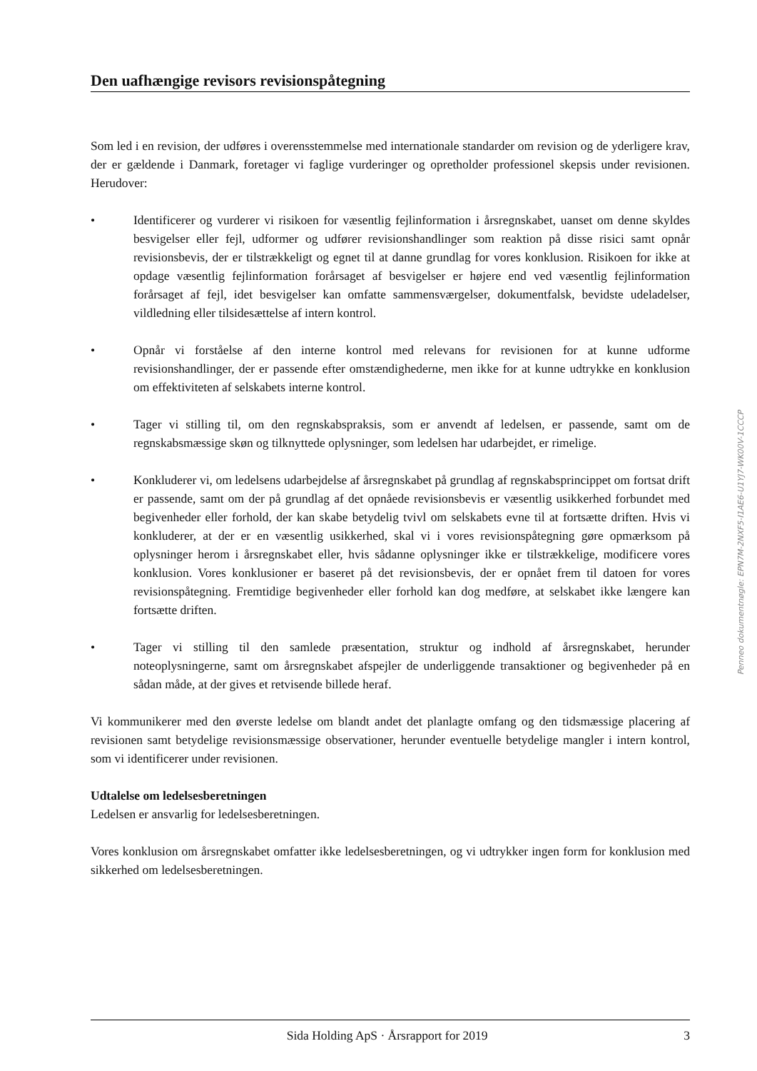Den uafhængige revisors revisionspåtegning
Som led i en revision, der udføres i overensstemmelse med internationale standarder om revision og de yderligere krav, der er gældende i Danmark, foretager vi faglige vurderinger og opretholder professionel skepsis under revisionen. Herudover:
• Identificerer og vurderer vi risikoen for væsentlig fejlinformation i årsregnskabet, uanset om denne skyldes besvigelser eller fejl, udformer og udfører revisionshandlinger som reaktion på disse risici samt opnår revisionsbevis, der er tilstrækkeligt og egnet til at danne grundlag for vores konklusion. Risikoen for ikke at opdage væsentlig fejlinformation forårsaget af besvigelser er højere end ved væsentlig fejlinformation forårsaget af fejl, idet besvigelser kan omfatte sammensværgelser, dokumentfalsk, bevidste udeladelser, vildledning eller tilsidesættelse af intern kontrol.
• Opnår vi forståelse af den interne kontrol med relevans for revisionen for at kunne udforme revisionshandlinger, der er passende efter omstændighederne, men ikke for at kunne udtrykke en konklusion om effektiviteten af selskabets interne kontrol.
• Tager vi stilling til, om den regnskabspraksis, som er anvendt af ledelsen, er passende, samt om de regnskabsmæssige skøn og tilknyttede oplysninger, som ledelsen har udarbejdet, er rimelige.
• Konkluderer vi, om ledelsens udarbejdelse af årsregnskabet på grundlag af regnskabsprincippet om fortsat drift er passende, samt om der på grundlag af det opnåede revisionsbevis er væsentlig usikkerhed forbundet med begivenheder eller forhold, der kan skabe betydelig tvivl om selskabets evne til at fortsætte driften. Hvis vi konkluderer, at der er en væsentlig usikkerhed, skal vi i vores revisionspåtegning gøre opmærksom på oplysninger herom i årsregnskabet eller, hvis sådanne oplysninger ikke er tilstrækkelige, modificere vores konklusion. Vores konklusioner er baseret på det revisionsbevis, der er opnået frem til datoen for vores revisionspåtegning. Fremtidige begivenheder eller forhold kan dog medføre, at selskabet ikke længere kan fortsætte driften.
• Tager vi stilling til den samlede præsentation, struktur og indhold af årsregnskabet, herunder noteoplysningerne, samt om årsregnskabet afspejler de underliggende transaktioner og begivenheder på en sådan måde, at der gives et retvisende billede heraf.
Vi kommunikerer med den øverste ledelse om blandt andet det planlagte omfang og den tidsmæssige placering af revisionen samt betydelige revisionsmæssige observationer, herunder eventuelle betydelige mangler i intern kontrol, som vi identificerer under revisionen.
Udtalelse om ledelsesberetningen
Ledelsen er ansvarlig for ledelsesberetningen.
Vores konklusion om årsregnskabet omfatter ikke ledelsesberetningen, og vi udtrykker ingen form for konklusion med sikkerhed om ledelsesberetningen.
Sida Holding ApS · Årsrapport for 2019 3
Penneo dokumentnøgle: EPN7M-2NXF5-I1AE6-U1YJ7-WK00V-1CCCP